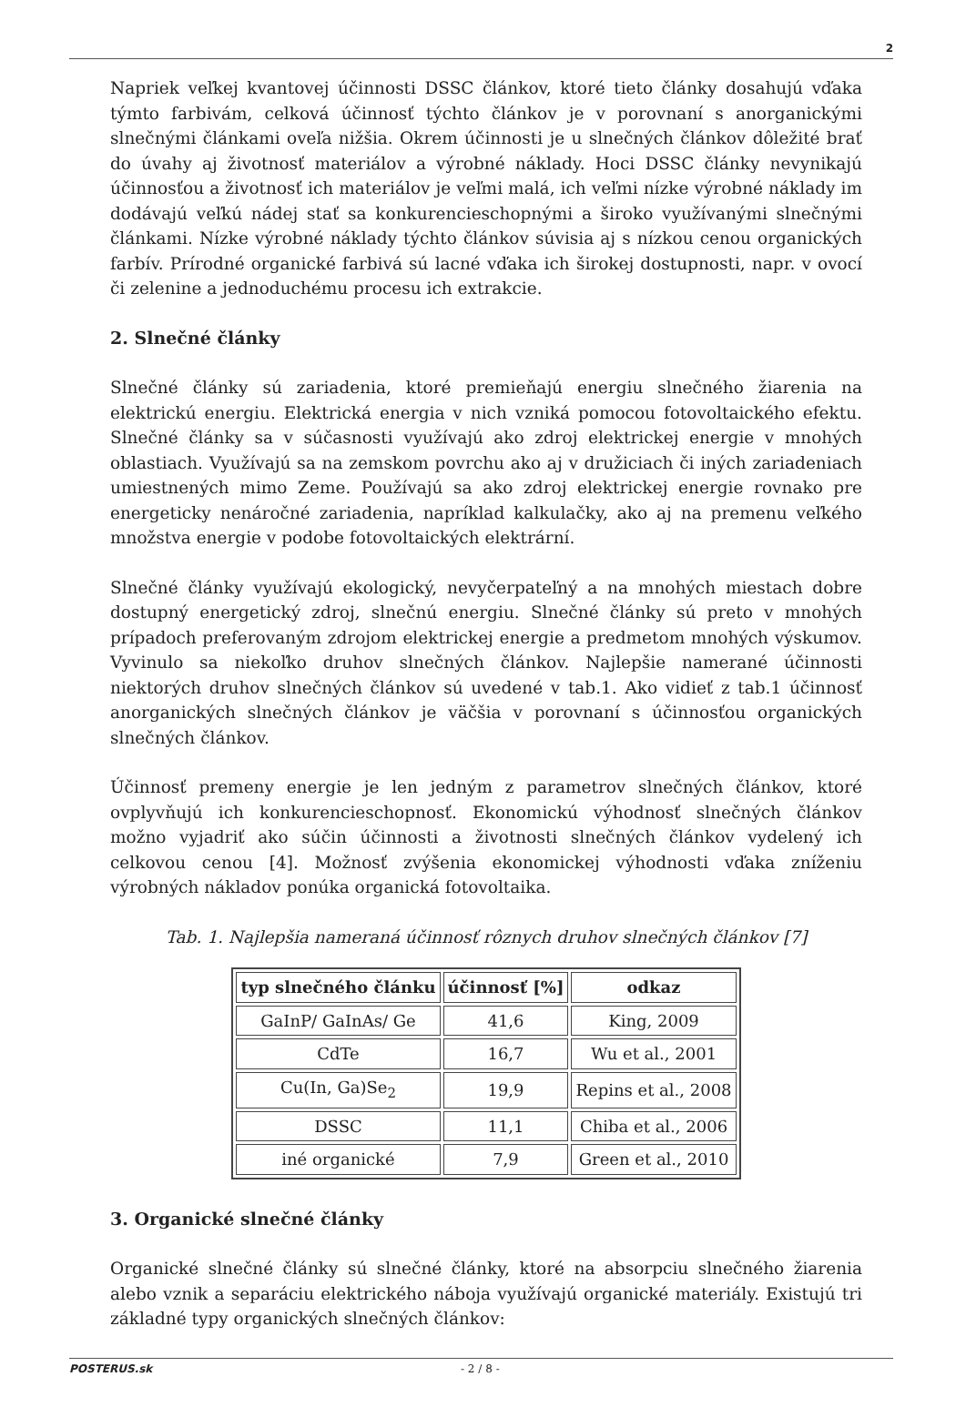2
Napriek veľkej kvantovej účinnosti DSSC článkov, ktoré tieto články dosahujú vďaka týmto farbivám, celková účinnosť týchto článkov je v porovnaní s anorganickými slnečnými článkami oveľa nižšia. Okrem účinnosti je u slnečných článkov dôležité brať do úvahy aj životnosť materiálov a výrobné náklady. Hoci DSSC články nevynikajú účinnosťou a životnosť ich materiálov je veľmi malá, ich veľmi nízke výrobné náklady im dodávajú veľkú nádej stať sa konkurencieschopnými a široko využívanými slnečnými článkami. Nízke výrobné náklady týchto článkov súvisia aj s nízkou cenou organických farbív. Prírodné organické farbivá sú lacné vďaka ich širokej dostupnosti, napr. v ovocí či zelenine a jednoduchému procesu ich extrakcie.
2. Slnečné články
Slnečné články sú zariadenia, ktoré premieňajú energiu slnečného žiarenia na elektrickú energiu. Elektrická energia v nich vzniká pomocou fotovoltaického efektu. Slnečné články sa v súčasnosti využívajú ako zdroj elektrickej energie v mnohých oblastiach. Využívajú sa na zemskom povrchu ako aj v družiciach či iných zariadeniach umiestnených mimo Zeme. Používajú sa ako zdroj elektrickej energie rovnako pre energeticky nenáročné zariadenia, napríklad kalkulačky, ako aj na premenu veľkého množstva energie v podobe fotovoltaických elektrární.
Slnečné články využívajú ekologický, nevyčerpateľný a na mnohých miestach dobre dostupný energetický zdroj, slnečnú energiu. Slnečné články sú preto v mnohých prípadoch preferovaným zdrojom elektrickej energie a predmetom mnohých výskumov. Vyvinulo sa niekoľko druhov slnečných článkov. Najlepšie namerané účinnosti niektorých druhov slnečných článkov sú uvedené v tab.1. Ako vidieť z tab.1 účinnosť anorganických slnečných článkov je väčšia v porovnaní s účinnosťou organických slnečných článkov.
Účinnosť premeny energie je len jedným z parametrov slnečných článkov, ktoré ovplyvňujú ich konkurencieschopnosť. Ekonomickú výhodnosť slnečných článkov možno vyjadriť ako súčin účinnosti a životnosti slnečných článkov vydelený ich celkovou cenou [4]. Možnosť zvýšenia ekonomickej výhodnosti vďaka zníženiu výrobných nákladov ponúka organická fotovoltaika.
Tab. 1. Najlepšia nameraná účinnosť rôznych druhov slnečných článkov [7]
| typ slnečného článku | účinnosť [%] | odkaz |
| --- | --- | --- |
| GaInP/ GaInAs/ Ge | 41,6 | King, 2009 |
| CdTe | 16,7 | Wu et al., 2001 |
| Cu(In, Ga)Se<sub>2</sub> | 19,9 | Repins et al., 2008 |
| DSSC | 11,1 | Chiba et al., 2006 |
| iné organické | 7,9 | Green et al., 2010 |
3. Organické slnečné články
Organické slnečné články sú slnečné články, ktoré na absorpciu slnečného žiarenia alebo vznik a separáciu elektrického náboja využívajú organické materiály. Existujú tri základné typy organických slnečných článkov:
POSTERUS.sk - 2 / 8 -